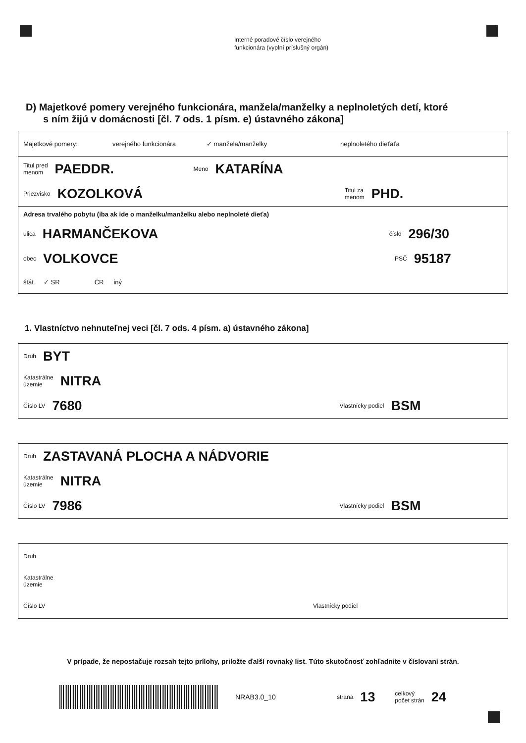Interné poradové číslo verejného
funkcionára (vyplní príslušný orgán)
D) Majetkové pomery verejného funkcionára, manžela/manželky a neplnoletých detí, ktoré
s ním žijú v domácnosti [čl. 7 ods. 1 písm. e) ústavného zákona]
Majetkové pomery: verejného funkcionára ✓ manžela/manželky neplnoletého dieťaťa
Titul pred
menom PAEDDR. Meno KATARÍNA
Priezvisko KOZOLKOVÁ Titul za
menom PHD.
Adresa trvalého pobytu (iba ak ide o manželku/manželku alebo neplnoleté dieťa)
ulica HARMANČEKOVA číslo 296/30
obec VOLKOVCE PSČ 95187
štát ✓ SR ČR iný
1. Vlastníctvo nehnuteľnej veci [čl. 7 ods. 4 písm. a) ústavného zákona]
Druh BYT
Katastrálne
územie NITRA
Číslo LV 7680 Vlastnícky podiel BSM
Druh ZASTAVANÁ PLOCHA A NÁDVORIE
Katastrálne
územie NITRA
Číslo LV 7986 Vlastnícky podiel BSM
Druh
Katastrálne
územie
Číslo LV Vlastnícky podiel
V prípade, že nepostačuje rozsah tejto prílohy, priložte ďalší rovnaký list. Túto skutočnosť zohľadnite v číslovaní strán.
NRAB3.0_10 strana 13 celkový
počet strán 24